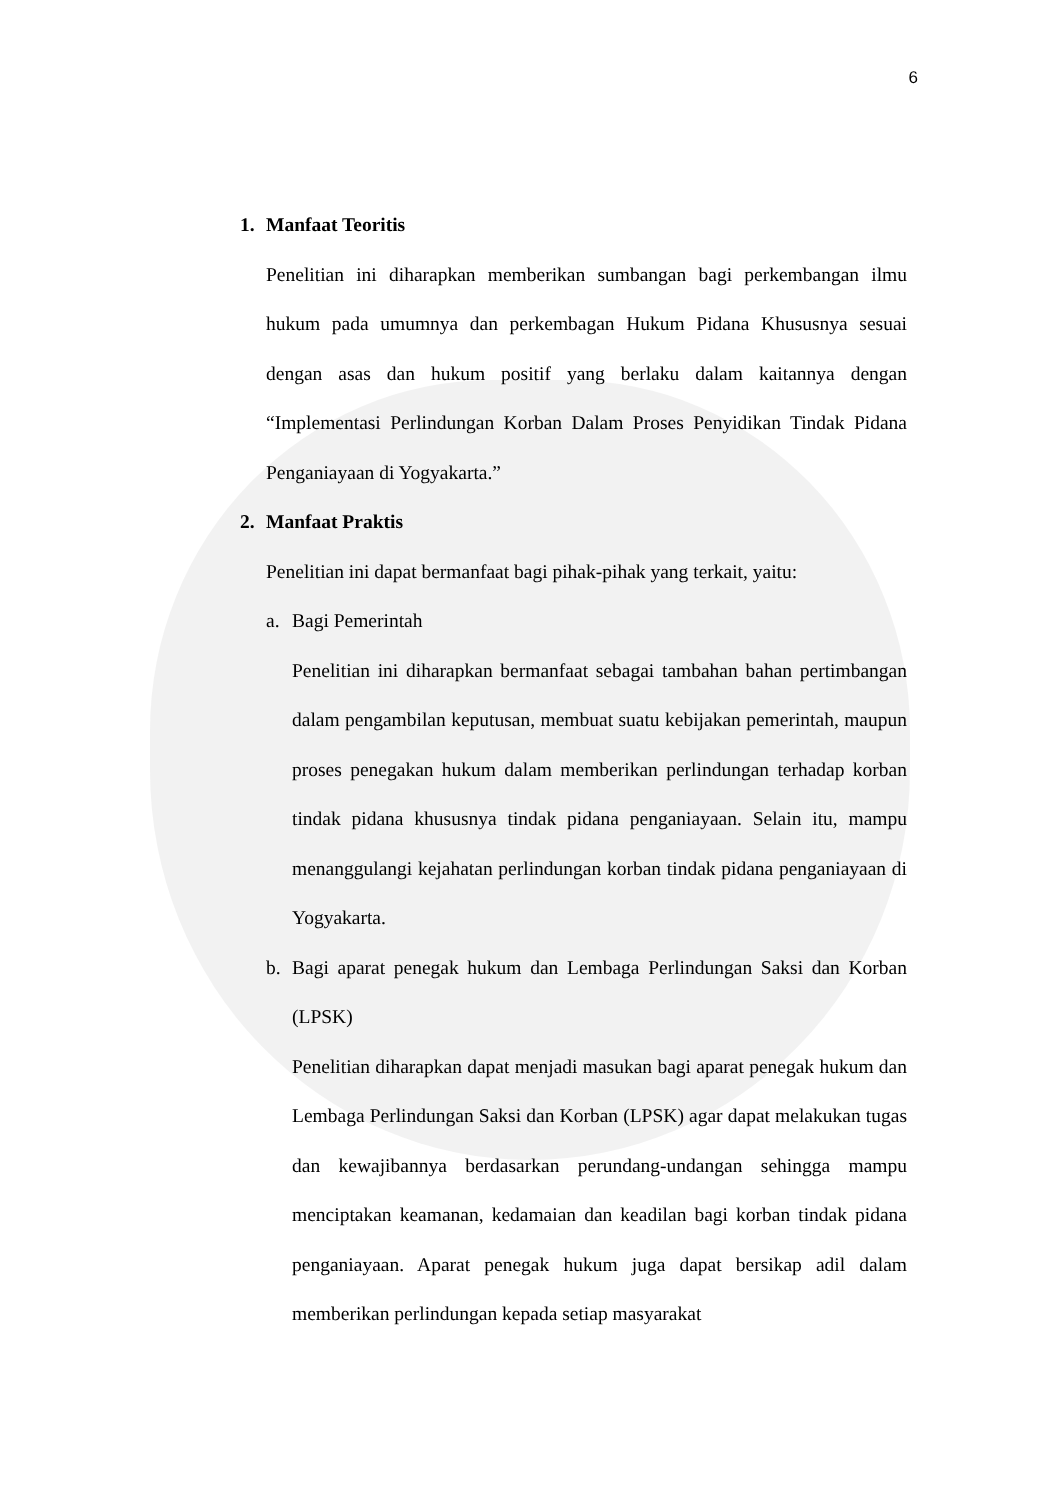6
1. Manfaat Teoritis
Penelitian ini diharapkan memberikan sumbangan bagi perkembangan ilmu hukum pada umumnya dan perkembagan Hukum Pidana Khususnya sesuai dengan asas dan hukum positif yang berlaku dalam kaitannya dengan “Implementasi Perlindungan Korban Dalam Proses Penyidikan Tindak Pidana Penganiayaan di Yogyakarta.”
2. Manfaat Praktis
Penelitian ini dapat bermanfaat bagi pihak-pihak yang terkait, yaitu:
a. Bagi Pemerintah
Penelitian ini diharapkan bermanfaat sebagai tambahan bahan pertimbangan dalam pengambilan keputusan, membuat suatu kebijakan pemerintah, maupun proses penegakan hukum dalam memberikan perlindungan terhadap korban tindak pidana khususnya tindak pidana penganiayaan. Selain itu, mampu menanggulangi kejahatan perlindungan korban tindak pidana penganiayaan di Yogyakarta.
b. Bagi aparat penegak hukum dan Lembaga Perlindungan Saksi dan Korban (LPSK)
Penelitian diharapkan dapat menjadi masukan bagi aparat penegak hukum dan Lembaga Perlindungan Saksi dan Korban (LPSK) agar dapat melakukan tugas dan kewajibannya berdasarkan perundang-undangan sehingga mampu menciptakan keamanan, kedamaian dan keadilan bagi korban tindak pidana penganiayaan. Aparat penegak hukum juga dapat bersikap adil dalam memberikan perlindungan kepada setiap masyarakat